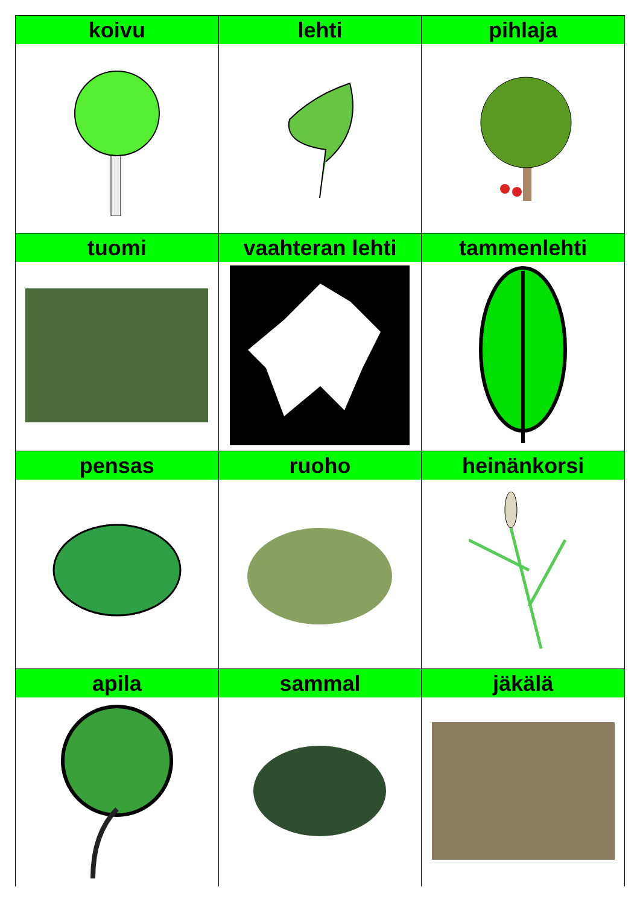| koivu | lehti | pihlaja |
| tuomi | vaahteran lehti | tammenlehti |
| pensas | ruoho | heinänkorsi |
| apila | sammal | jäkälä |